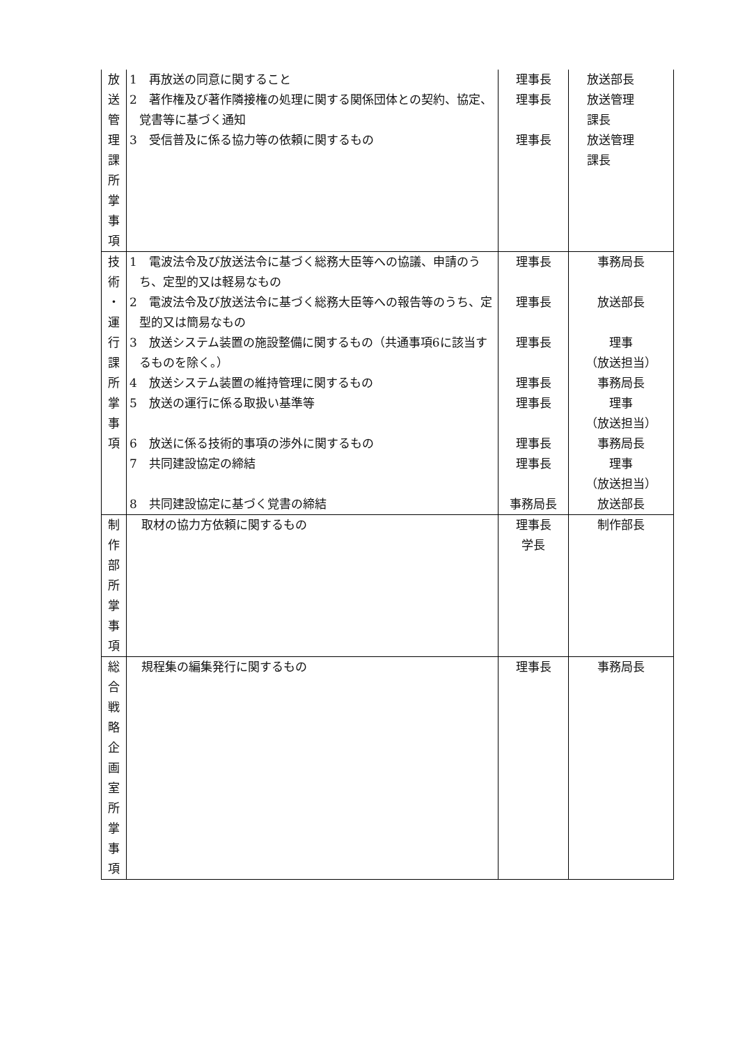| 放 送 管 理 課 所 掌 事 項 | 1 再放送の同意に関すること 2 著作権及び著作隣接権の処理に関する関係団体との契約、協定、覚書等に基づく通知 3 受信普及に係る協力等の依頼に関するもの | 理事長 理事長 理事長 | 放送部長 放送管理 課長 放送管理 課長 |
| 技 術 ・ 運 行 課 所 掌 事 項 | 1 電波法令及び放送法令に基づく総務大臣等への協議、申請のうち、定型的又は軽易なもの 2 電波法令及び放送法令に基づく総務大臣等への報告等のうち、定型的又は簡易なもの 3 放送システム装置の施設整備に関するもの（共通事項6に該当するものを除く。） 4 放送システム装置の維持管理に関するもの 5 放送の運行に係る取扱い基準等 6 放送に係る技術的事項の渉外に関するもの 7 共同建設協定の締結 8 共同建設協定に基づく覚書の締結 | 理事長 理事長 理事長 理事長 理事長 理事長 理事長 事務局長 | 事務局長 放送部長 理事 （放送担当） 事務局長 理事 （放送担当） 事務局長 理事 （放送担当） 放送部長 |
| 制 作 部 所 掌 事 項 | 取材の協力方依頼に関するもの | 理事長 学長 | 制作部長 |
| 総 合 戦 略 企 画 室 所 掌 事 項 | 規程集の編集発行に関するもの | 理事長 | 事務局長 |